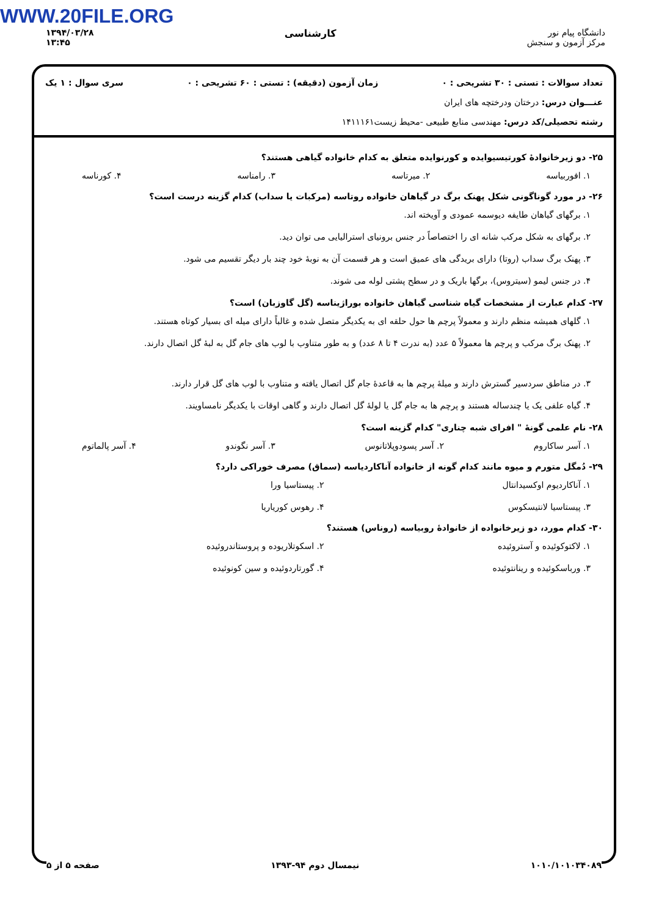WWW.20FILE.ORG
۱۳۹۴/۰۳/۲۸
۱۳:۴۵
کارشناسی دانشگاه پیام نور
مرکز آزمون و سنجش
تعداد سوالات : تستی : ۳۰ تشریحی : ۰ زمان آزمون (دقیقه) : تستی : ۶۰ تشریحی : ۰ سری سوال : ۱ یک
عنـــوان درس: درختان ودرختچه های ایران
رشته تحصیلی/کد درس: مهندسی منابع طبیعی -محیط زیست۱۴۱۱۱۶۱
۲۵- دو زیرخانوادۀ کورتیسیوایده و کورنوایده متعلق به کدام خانواده گیاهی هستند؟
۱. افوربیاسه ۲. میرتاسه ۳. رامناسه ۴. کورناسه
۲۶- در مورد گوناگونی شکل پهنک برگ در گیاهان خانواده روتاسه (مرکبات یا سداب) کدام گزینه درست است؟
۱. برگهای گیاهان طایفه دیوسمه عمودی و آویخته اند.
۲. برگهای به شکل مرکب شانه ای را اختصاصاً در جنس برونیای استرالیایی می توان دید.
۳. پهنک برگ سداب (روتا) دارای بریدگی های عمیق است و هر قسمت آن به نوبۀ خود چند بار دیگر تقسیم می شود.
۴. در جنس لیمو (سیتروس)، برگها باریک و در سطح پشتی لوله می شوند.
۲۷- کدام عبارت از مشخصات گیاه شناسی گیاهان خانواده بوراژیناسه (گل گاوزبان) است؟
۱. گلهای همیشه منظم دارند و معمولاً پرچم ها حول حلقه ای به یکدیگر متصل شده و غالباً دارای میله ای بسیار کوتاه هستند.
۲. پهنک برگ مرکب و پرچم ها معمولاً ۵ عدد (به ندرت ۴ تا ۸ عدد) و به طور متناوب با لوب های جام گل به لبۀ گل اتصال دارند.
۳. در مناطق سردسیر گسترش دارند و میلۀ پرچم ها به قاعدۀ جام گل اتصال یافته و متناوب با لوب های گل قرار دارند.
۴. گیاه علفی یک یا چندساله هستند و پرچم ها به جام گل یا لولۀ گل اتصال دارند و گاهی اوقات با یکدیگر نامساویند.
۲۸- نام علمی گونۀ " افرای شبه چناری" کدام گزینه است؟
۱. آسر ساکاروم ۲. آسر پسودوپلاتانوس ۳. آسر نگوندو ۴. آسر پالماتوم
۲۹- دُمگل متورم و میوه مانند کدام گونه از خانواده آناکاردیاسه (سماق) مصرف خوراکی دارد؟
۱. آناکاردیوم اوکسیدانتال ۲. پیستاسیا ورا ۳. پیستاسیا لانتیسکوس ۴. رهوس کوریاریا
۳۰- کدام مورد، دو زیرخانواده از خانوادۀ روبیاسه (روناس) هستند؟
۱. لاکتوکوئیده و آستروئیده ۲. اسکوتلاریوده و پروستاندروئیده ۳. ورباسکوئیده و رینانتوئیده ۴. گورتاردوئیده و سین کونوئیده
۱۰۱۰/۱۰۱۰۳۴۰۸۹ نیمسال دوم ۹۴-۱۳۹۳ صفحه ۵ از ۵